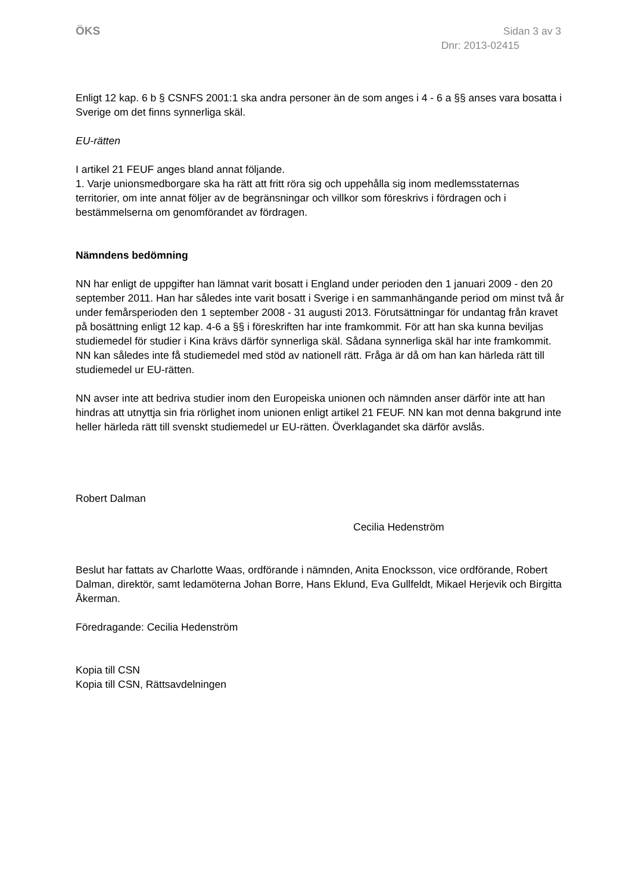ÖKS Sidan 3 av 3
Dnr: 2013-02415
Enligt 12 kap. 6 b § CSNFS 2001:1 ska andra personer än de som anges i 4 - 6 a §§ anses vara bosatta i Sverige om det finns synnerliga skäl.
EU-rätten
I artikel 21 FEUF anges bland annat följande.
1. Varje unionsmedborgare ska ha rätt att fritt röra sig och uppehålla sig inom medlemsstaternas territorier, om inte annat följer av de begränsningar och villkor som föreskrivs i fördragen och i bestämmelserna om genomförandet av fördragen.
Nämndens bedömning
NN har enligt de uppgifter han lämnat varit bosatt i England under perioden den 1 januari 2009 - den 20 september 2011. Han har således inte varit bosatt i Sverige i en sammanhängande period om minst två år under femårsperioden den 1 september 2008 - 31 augusti 2013. Förutsättningar för undantag från kravet på bosättning enligt 12 kap. 4-6 a §§ i föreskriften har inte framkommit. För att han ska kunna beviljas studiemedel för studier i Kina krävs därför synnerliga skäl. Sådana synnerliga skäl har inte framkommit. NN kan således inte få studiemedel med stöd av nationell rätt. Fråga är då om han kan härleda rätt till studiemedel ur EU-rätten.
NN avser inte att bedriva studier inom den Europeiska unionen och nämnden anser därför inte att han hindras att utnyttja sin fria rörlighet inom unionen enligt artikel 21 FEUF. NN kan mot denna bakgrund inte heller härleda rätt till svenskt studiemedel ur EU-rätten. Överklagandet ska därför avslås.
Robert Dalman
Cecilia Hedenström
Beslut har fattats av Charlotte Waas, ordförande i nämnden, Anita Enocksson, vice ordförande, Robert Dalman, direktör, samt ledamöterna Johan Borre, Hans Eklund, Eva Gullfeldt, Mikael Herjevik och Birgitta Åkerman.
Föredragande: Cecilia Hedenström
Kopia till CSN
Kopia till CSN, Rättsavdelningen